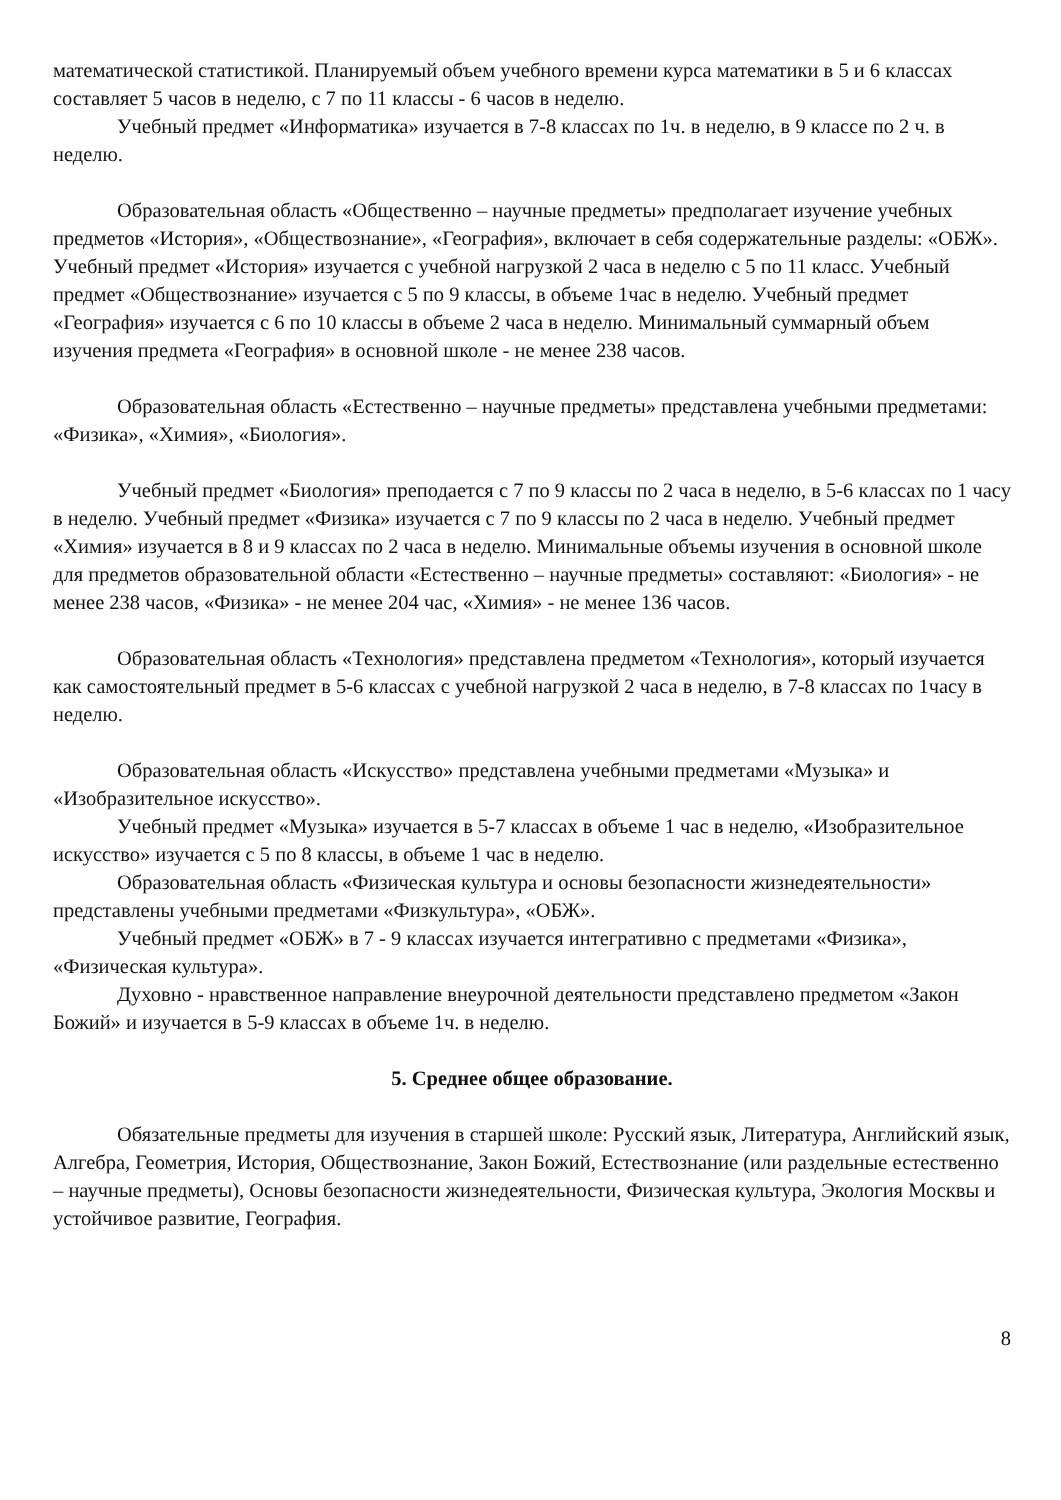математической статистикой. Планируемый объем учебного времени курса математики в 5 и 6 классах составляет 5 часов в неделю, с 7 по 11 классы - 6 часов в неделю.
Учебный предмет «Информатика» изучается в 7-8 классах по 1ч. в неделю, в 9 классе по 2 ч. в неделю.
Образовательная область «Общественно – научные предметы» предполагает изучение учебных предметов «История», «Обществознание», «География», включает в себя содержательные разделы: «ОБЖ». Учебный предмет «История» изучается с учебной нагрузкой 2 часа в неделю с 5 по 11 класс. Учебный предмет «Обществознание» изучается с 5 по 9 классы, в объеме 1час в неделю. Учебный предмет «География» изучается с 6 по 10 классы в объеме 2 часа в неделю. Минимальный суммарный объем изучения предмета «География» в основной школе - не менее 238 часов.
Образовательная область «Естественно – научные предметы» представлена учебными предметами: «Физика», «Химия», «Биология».
Учебный предмет «Биология» преподается с 7 по 9 классы по 2 часа в неделю, в 5-6 классах по 1 часу в неделю. Учебный предмет «Физика» изучается с 7 по 9 классы по 2 часа в неделю. Учебный предмет «Химия» изучается в 8 и 9 классах по 2 часа в неделю. Минимальные объемы изучения в основной школе для предметов образовательной области «Естественно – научные предметы» составляют: «Биология» - не менее 238 часов, «Физика» - не менее 204 час, «Химия» - не менее 136 часов.
Образовательная область «Технология» представлена предметом «Технология», который изучается как самостоятельный предмет в 5-6 классах с учебной нагрузкой 2 часа в неделю, в 7-8 классах по 1часу в неделю.
Образовательная область «Искусство» представлена учебными предметами «Музыка» и «Изобразительное искусство».
Учебный предмет «Музыка» изучается в 5-7 классах в объеме 1 час в неделю, «Изобразительное искусство» изучается с 5 по 8 классы, в объеме 1 час в неделю.
Образовательная область «Физическая культура и основы безопасности жизнедеятельности» представлены учебными предметами «Физкультура», «ОБЖ».
Учебный предмет «ОБЖ» в 7 - 9 классах изучается интегративно с предметами «Физика», «Физическая культура».
Духовно - нравственное направление внеурочной деятельности представлено предметом «Закон Божий» и изучается в 5-9 классах в объеме 1ч. в неделю.
5. Среднее общее образование.
Обязательные предметы для изучения в старшей школе: Русский язык, Литература, Английский язык, Алгебра, Геометрия, История, Обществознание, Закон Божий, Естествознание (или раздельные естественно – научные предметы), Основы безопасности жизнедеятельности, Физическая культура, Экология Москвы и устойчивое развитие, География.
8